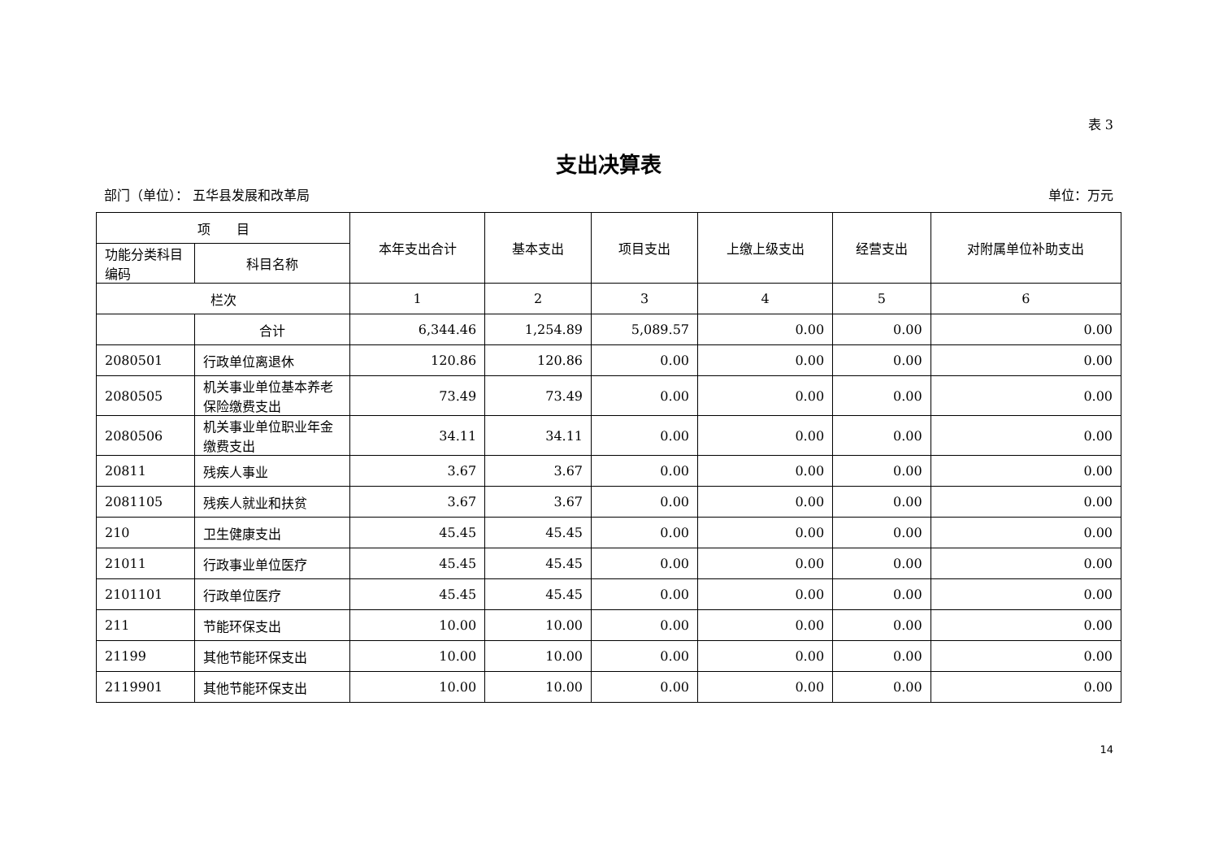表 3
支出决算表
部门（单位）： 五华县发展和改革局 单位：万元
| 项 目 | | 本年支出合计 | 基本支出 | 项目支出 | 上缴上级支出 | 经营支出 | 对附属单位补助支出 |
| --- | --- | --- | --- | --- | --- | --- | --- |
| 功能分类科目编码 | 科目名称 | | | | | | |
| 栏次 | | 1 | 2 | 3 | 4 | 5 | 6 |
| | 合计 | 6,344.46 | 1,254.89 | 5,089.57 | 0.00 | 0.00 | 0.00 |
| 2080501 | 行政单位离退休 | 120.86 | 120.86 | 0.00 | 0.00 | 0.00 | 0.00 |
| 2080505 | 机关事业单位基本养老保险缴费支出 | 73.49 | 73.49 | 0.00 | 0.00 | 0.00 | 0.00 |
| 2080506 | 机关事业单位职业年金缴费支出 | 34.11 | 34.11 | 0.00 | 0.00 | 0.00 | 0.00 |
| 20811 | 残疾人事业 | 3.67 | 3.67 | 0.00 | 0.00 | 0.00 | 0.00 |
| 2081105 | 残疾人就业和扶贫 | 3.67 | 3.67 | 0.00 | 0.00 | 0.00 | 0.00 |
| 210 | 卫生健康支出 | 45.45 | 45.45 | 0.00 | 0.00 | 0.00 | 0.00 |
| 21011 | 行政事业单位医疗 | 45.45 | 45.45 | 0.00 | 0.00 | 0.00 | 0.00 |
| 2101101 | 行政单位医疗 | 45.45 | 45.45 | 0.00 | 0.00 | 0.00 | 0.00 |
| 211 | 节能环保支出 | 10.00 | 10.00 | 0.00 | 0.00 | 0.00 | 0.00 |
| 21199 | 其他节能环保支出 | 10.00 | 10.00 | 0.00 | 0.00 | 0.00 | 0.00 |
| 2119901 | 其他节能环保支出 | 10.00 | 10.00 | 0.00 | 0.00 | 0.00 | 0.00 |
14